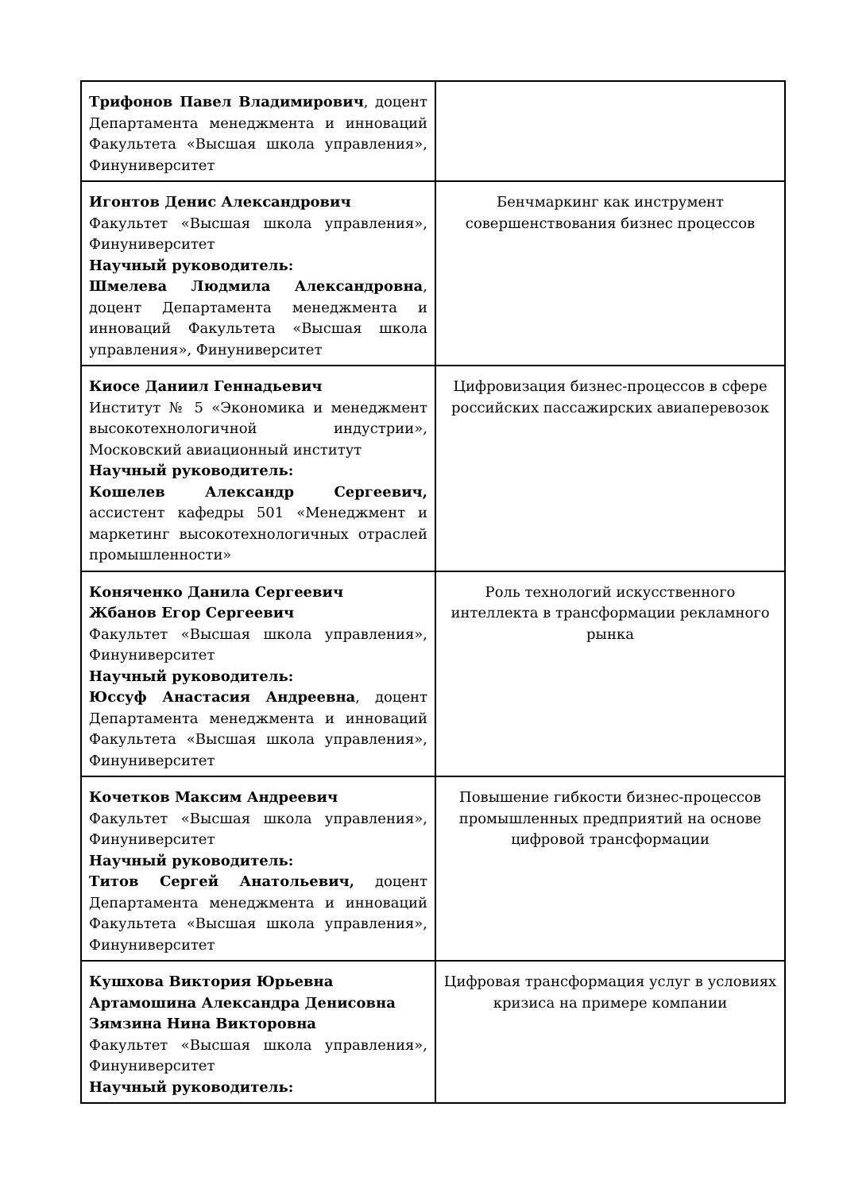| Трифонов Павел Владимирович , доцент Департамента менеджмента и инноваций Факультета «Высшая школа управления», Финуниверситет | |
| Игонтов Денис Александрович Факультет «Высшая школа управления», Финуниверситет Научный руководитель: Шмелева Людмила Александровна , доцент Департамента менеджмента и инноваций Факультета «Высшая школа управления», Финуниверситет | Бенчмаркинг как инструмент совершенствования бизнес процессов |
| Киосе Даниил Геннадьевич Институт № 5 «Экономика и менеджмент высокотехнологичной индустрии», Московский авиационный институт Научный руководитель: Кошелев Александр Сергеевич, ассистент кафедры 501 «Менеджмент и маркетинг высокотехнологичных отраслей промышленности» | Цифровизация бизнес-процессов в сфере российских пассажирских авиаперевозок |
| Коняченко Данила Сергеевич Жбанов Егор Сергеевич Факультет «Высшая школа управления», Финуниверситет Научный руководитель: Юссуф Анастасия Андреевна , доцент Департамента менеджмента и инноваций Факультета «Высшая школа управления», Финуниверситет | Роль технологий искусственного интеллекта в трансформации рекламного рынка |
| Кочетков Максим Андреевич Факультет «Высшая школа управления», Финуниверситет Научный руководитель: Титов Сергей Анатольевич, доцент Департамента менеджмента и инноваций Факультета «Высшая школа управления», Финуниверситет | Повышение гибкости бизнес-процессов промышленных предприятий на основе цифровой трансформации |
| Кушхова Виктория Юрьевна Артамошина Александра Денисовна Зямзина Нина Викторовна Факультет «Высшая школа управления», Финуниверситет Научный руководитель: | Цифровая трансформация услуг в условиях кризиса на примере компании |